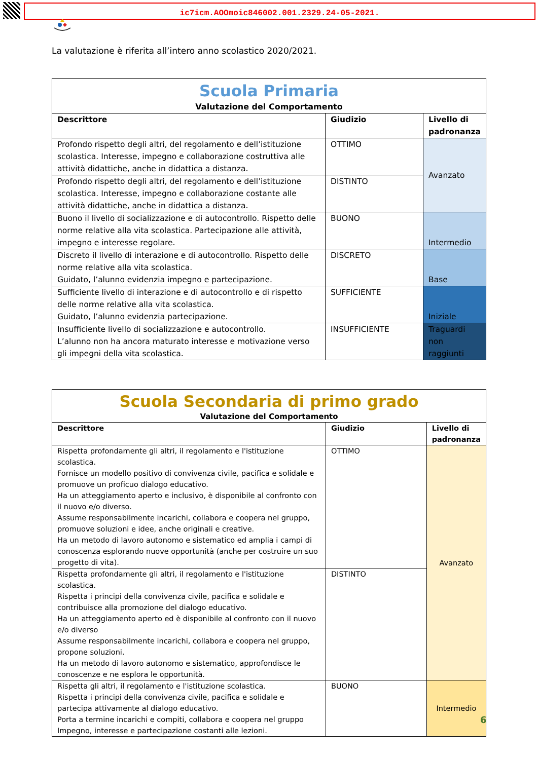ic7icm.AOOmoic846002.001.2329.24-05-2021.
La valutazione è riferita all’intero anno scolastico 2020/2021.
| Scuola Primaria Valutazione del Comportamento | | |
| Descrittore | Giudizio | Livello di padronanza |
| Profondo rispetto degli altri, del regolamento e dell’istituzione scolastica. Interesse, impegno e collaborazione costruttiva alle attività didattiche, anche in didattica a distanza. | OTTIMO | Avanzato |
| Profondo rispetto degli altri, del regolamento e dell’istituzione scolastica. Interesse, impegno e collaborazione costante alle attività didattiche, anche in didattica a distanza. | DISTINTO | |
| Buono il livello di socializzazione e di autocontrollo. Rispetto delle norme relative alla vita scolastica. Partecipazione alle attività, impegno e interesse regolare. | BUONO | Intermedio |
| Discreto il livello di interazione e di autocontrollo. Rispetto delle norme relative alla vita scolastica. Guidato, l’alunno evidenzia impegno e partecipazione. | DISCRETO | Base |
| Sufficiente livello di interazione e di autocontrollo e di rispetto delle norme relative alla vita scolastica. Guidato, l’alunno evidenzia partecipazione. | SUFFICIENTE | Iniziale |
| Insufficiente livello di socializzazione e autocontrollo. L’alunno non ha ancora maturato interesse e motivazione verso gli impegni della vita scolastica. | INSUFFICIENTE | Traguardi non raggiunti |
| Scuola Secondaria di primo grado Valutazione del Comportamento | | |
| Descrittore | Giudizio | Livello di padronanza |
| Rispetta profondamente gli altri, il regolamento e l'istituzione scolastica. Fornisce un modello positivo di convivenza civile, pacifica e solidale e promuove un proficuo dialogo educativo. Ha un atteggiamento aperto e inclusivo, è disponibile al confronto con il nuovo e/o diverso. Assume responsabilmente incarichi, collabora e coopera nel gruppo, promuove soluzioni e idee, anche originali e creative. Ha un metodo di lavoro autonomo e sistematico ed amplia i campi di conoscenza esplorando nuove opportunità (anche per costruire un suo progetto di vita). | OTTIMO | Avanzato |
| Rispetta profondamente gli altri, il regolamento e l'istituzione scolastica. Rispetta i principi della convivenza civile, pacifica e solidale e contribuisce alla promozione del dialogo educativo. Ha un atteggiamento aperto ed è disponibile al confronto con il nuovo e/o diverso Assume responsabilmente incarichi, collabora e coopera nel gruppo, propone soluzioni. Ha un metodo di lavoro autonomo e sistematico, approfondisce le conoscenze e ne esplora le opportunità. | DISTINTO | |
| Rispetta gli altri, il regolamento e l'istituzione scolastica. Rispetta i principi della convivenza civile, pacifica e solidale e partecipa attivamente al dialogo educativo. Porta a termine incarichi e compiti, collabora e coopera nel gruppo Impegno, interesse e partecipazione costanti alle lezioni. | BUONO | Intermedio |
6